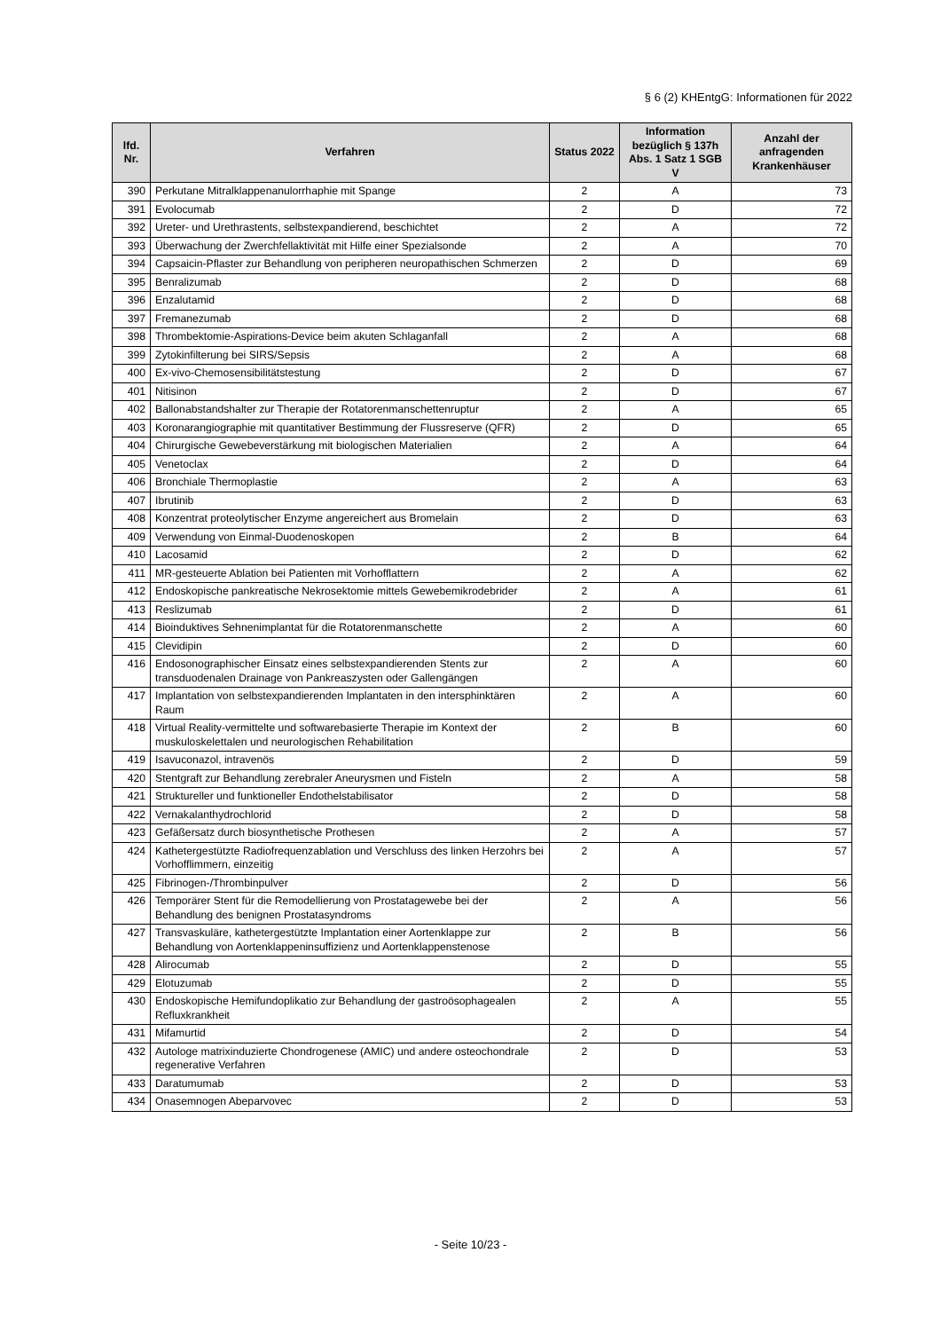§ 6 (2) KHEntgG: Informationen für 2022
| lfd. Nr. | Verfahren | Status 2022 | Information bezüglich § 137h Abs. 1 Satz 1 SGB V | Anzahl der anfragenden Krankenhäuser |
| --- | --- | --- | --- | --- |
| 390 | Perkutane Mitralklappenanulorrhaphie mit Spange | 2 | A | 73 |
| 391 | Evolocumab | 2 | D | 72 |
| 392 | Ureter- und Urethrastents, selbstexpandierend, beschichtet | 2 | A | 72 |
| 393 | Überwachung der Zwerchfellaktivität mit Hilfe einer Spezialsonde | 2 | A | 70 |
| 394 | Capsaicin-Pflaster zur Behandlung von peripheren neuropathischen Schmerzen | 2 | D | 69 |
| 395 | Benralizumab | 2 | D | 68 |
| 396 | Enzalutamid | 2 | D | 68 |
| 397 | Fremanezumab | 2 | D | 68 |
| 398 | Thrombektomie-Aspirations-Device beim akuten Schlaganfall | 2 | A | 68 |
| 399 | Zytokinfilterung bei SIRS/Sepsis | 2 | A | 68 |
| 400 | Ex-vivo-Chemosensibilitätstestung | 2 | D | 67 |
| 401 | Nitisinon | 2 | D | 67 |
| 402 | Ballonabstandshalter zur Therapie der Rotatorenmanschettenruptur | 2 | A | 65 |
| 403 | Koronarangiographie mit quantitativer Bestimmung der Flussreserve (QFR) | 2 | D | 65 |
| 404 | Chirurgische Gewebeverstärkung mit biologischen Materialien | 2 | A | 64 |
| 405 | Venetoclax | 2 | D | 64 |
| 406 | Bronchiale Thermoplastie | 2 | A | 63 |
| 407 | Ibrutinib | 2 | D | 63 |
| 408 | Konzentrat proteolytischer Enzyme angereichert aus Bromelain | 2 | D | 63 |
| 409 | Verwendung von Einmal-Duodenoskopen | 2 | B | 64 |
| 410 | Lacosamid | 2 | D | 62 |
| 411 | MR-gesteuerte Ablation bei Patienten mit Vorhofflattern | 2 | A | 62 |
| 412 | Endoskopische pankreatische Nekrosektomie mittels Gewebemikrodebrider | 2 | A | 61 |
| 413 | Reslizumab | 2 | D | 61 |
| 414 | Bioinduktives Sehnenimplantat für die Rotatorenmanschette | 2 | A | 60 |
| 415 | Clevidipin | 2 | D | 60 |
| 416 | Endosonographischer Einsatz eines selbstexpandierenden Stents zur transduodenalen Drainage von Pankreaszysten oder Gallengängen | 2 | A | 60 |
| 417 | Implantation von selbstexpandierenden Implantaten in den intersphinktären Raum | 2 | A | 60 |
| 418 | Virtual Reality-vermittelte und softwarebasierte Therapie im Kontext der muskuloskelettalen und neurologischen Rehabilitation | 2 | B | 60 |
| 419 | Isavuconazol, intravenös | 2 | D | 59 |
| 420 | Stentgraft zur Behandlung zerebraler Aneurysmen und Fisteln | 2 | A | 58 |
| 421 | Struktureller und funktioneller Endothelstabilisator | 2 | D | 58 |
| 422 | Vernakalanthydrochlorid | 2 | D | 58 |
| 423 | Gefäßersatz durch biosynthetische Prothesen | 2 | A | 57 |
| 424 | Kathetergestützte Radiofrequenzablation und Verschluss des linken Herzohrs bei Vorhofflimmern, einzeitig | 2 | A | 57 |
| 425 | Fibrinogen-/Thrombinpulver | 2 | D | 56 |
| 426 | Temporärer Stent für die Remodellierung von Prostatagewebe bei der Behandlung des benignen Prostatasyndroms | 2 | A | 56 |
| 427 | Transvaskuläre, kathetergestützte Implantation einer Aortenklappe zur Behandlung von Aortenklappeninsuffizienz und Aortenklappenstenose | 2 | B | 56 |
| 428 | Alirocumab | 2 | D | 55 |
| 429 | Elotuzumab | 2 | D | 55 |
| 430 | Endoskopische Hemifundoplikatio zur Behandlung der gastroösophagealen Refluxkrankheit | 2 | A | 55 |
| 431 | Mifamurtid | 2 | D | 54 |
| 432 | Autologe matrixinduzierte Chondrogenese (AMIC) und andere osteochondrale regenerative Verfahren | 2 | D | 53 |
| 433 | Daratumumab | 2 | D | 53 |
| 434 | Onasemnogen Abeparvovec | 2 | D | 53 |
- Seite 10/23 -